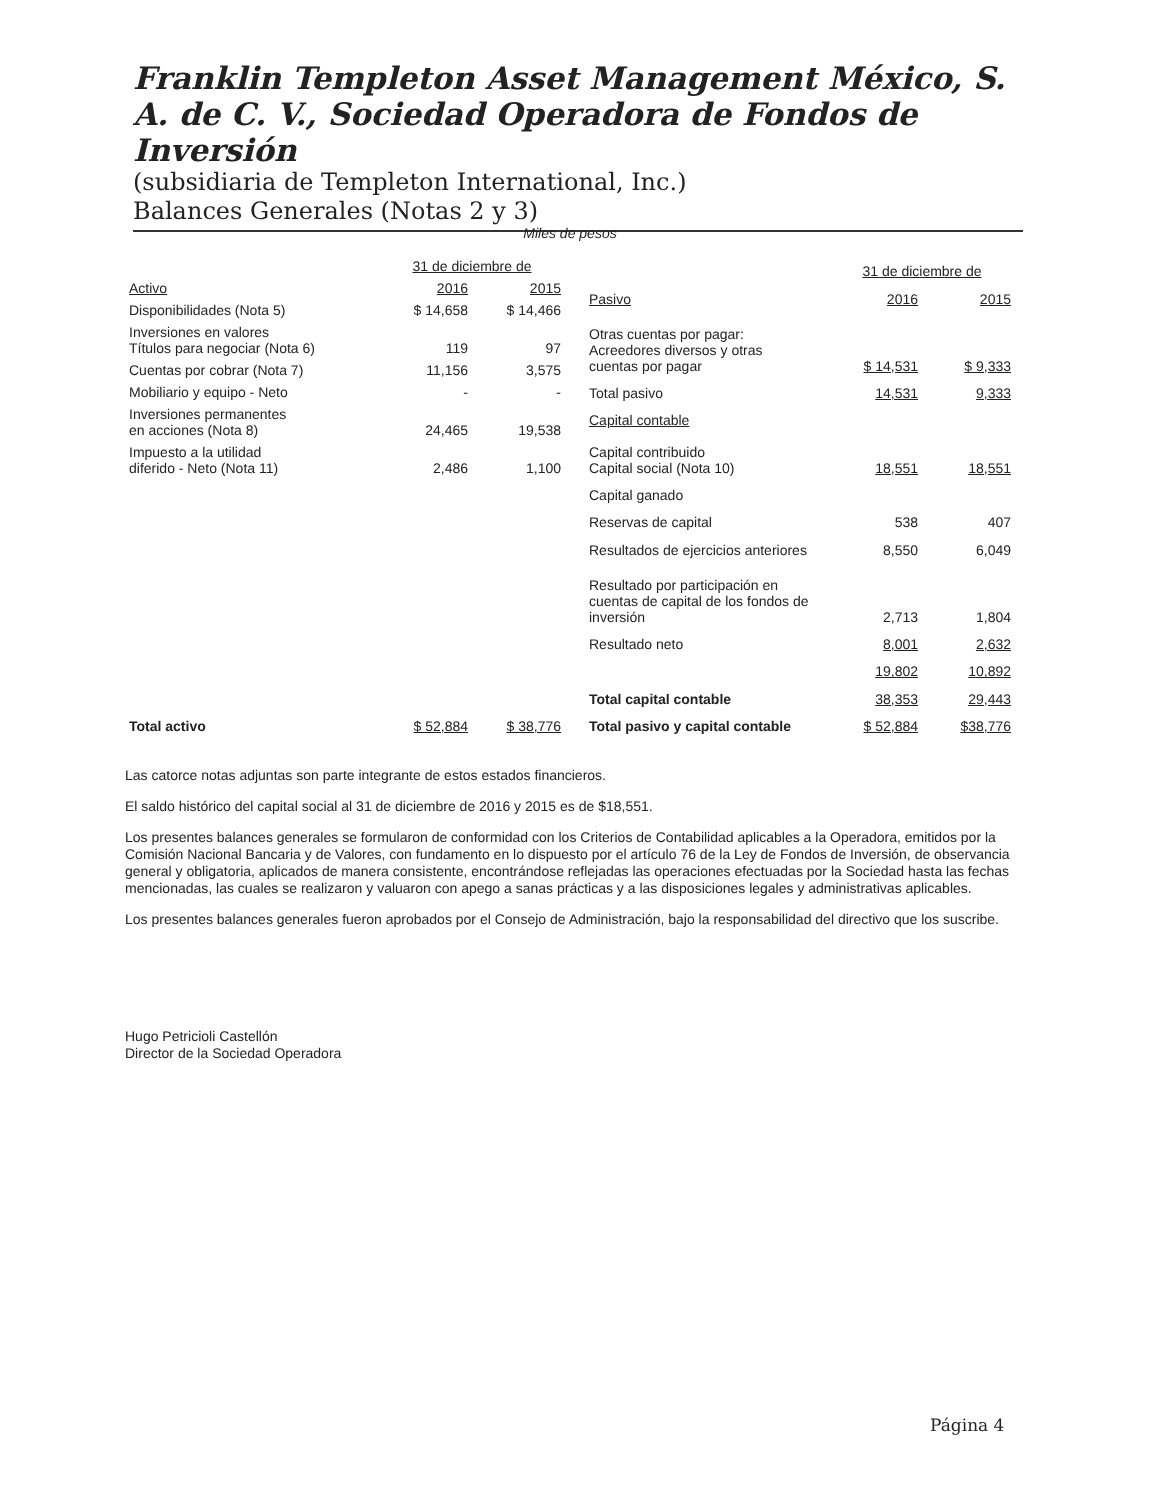Franklin Templeton Asset Management México, S. A. de C. V., Sociedad Operadora de Fondos de Inversión
(subsidiaria de Templeton International, Inc.)
Balances Generales (Notas 2 y 3)
Miles de pesos
| | 31 de diciembre de | |
| --- | --- | --- |
| Activo | 2016 | 2015 |
| Disponibilidades (Nota 5) | $ 14,658 | $ 14,466 |
| Inversiones en valores Títulos para negociar (Nota 6) | 119 | 97 |
| Cuentas por cobrar (Nota 7) | 11,156 | 3,575 |
| Mobiliario y equipo - Neto | - | - |
| Inversiones permanentes en acciones (Nota 8) | 24,465 | 19,538 |
| Impuesto a la utilidad diferido - Neto (Nota 11) | 2,486 | 1,100 |
| Total activo | $ 52,884 | $ 38,776 |
| | 31 de diciembre de | |
| --- | --- | --- |
| Pasivo | 2016 | 2015 |
| Otras cuentas por pagar: Acreedores diversos y otras cuentas por pagar | $ 14,531 | $ 9,333 |
| Total pasivo | 14,531 | 9,333 |
| Capital contable | | |
| Capital contribuido Capital social (Nota 10) | 18,551 | 18,551 |
| Capital ganado | | |
| Reservas de capital | 538 | 407 |
| Resultados de ejercicios anteriores | 8,550 | 6,049 |
| Resultado por participación en cuentas de capital de los fondos de inversión | 2,713 | 1,804 |
| Resultado neto | 8,001 | 2,632 |
| | 19,802 | 10,892 |
| Total capital contable | 38,353 | 29,443 |
| Total pasivo y capital contable | $ 52,884 | $38,776 |
Las catorce notas adjuntas son parte integrante de estos estados financieros.
El saldo histórico del capital social al 31 de diciembre de 2016 y 2015 es de $18,551.
Los presentes balances generales se formularon de conformidad con los Criterios de Contabilidad aplicables a la Operadora, emitidos por la Comisión Nacional Bancaria y de Valores, con fundamento en lo dispuesto por el artículo 76 de la Ley de Fondos de Inversión, de observancia general y obligatoria, aplicados de manera consistente, encontrándose reflejadas las operaciones efectuadas por la Sociedad hasta las fechas mencionadas, las cuales se realizaron y valuaron con apego a sanas prácticas y a las disposiciones legales y administrativas aplicables.
Los presentes balances generales fueron aprobados por el Consejo de Administración, bajo la responsabilidad del directivo que los suscribe.
Hugo Petricioli Castellón
Director de la Sociedad Operadora
Página 4